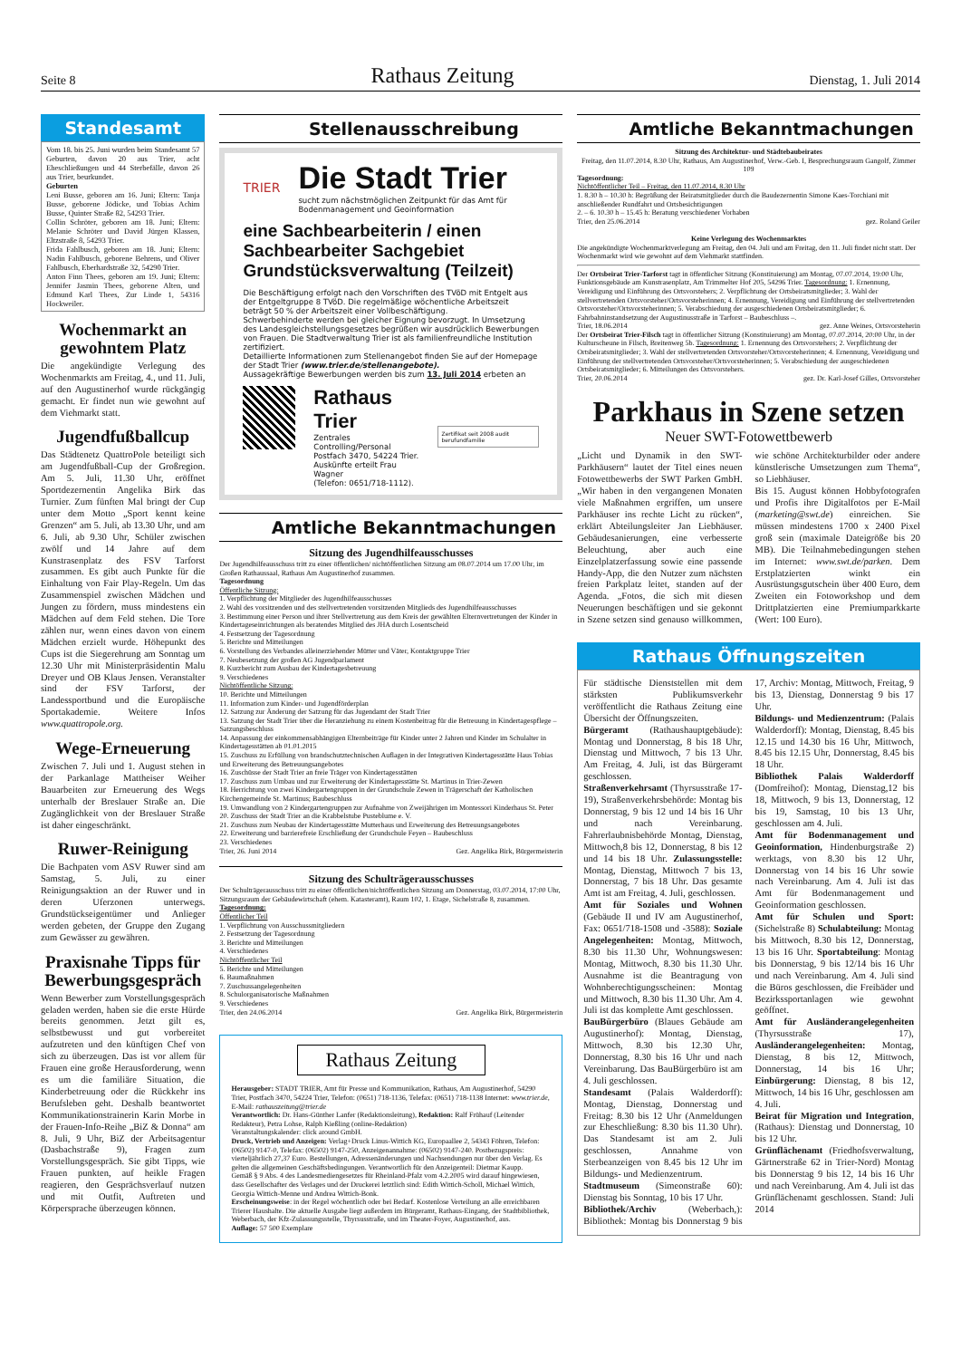Seite 8 Rathaus Zeitung Dienstag, 1. Juli 2014
Standesamt
Vom 18. bis 25. Juni wurden beim Standesamt 57 Geburten, davon 20 aus Trier, acht Eheschließungen und 44 Sterbefälle, davon 26 aus Trier, beurkundet.
Geburten
Leni Busse, geboren am 16. Juni; Eltern: Tanja Busse, geborene Jödicke, und Tobias Achim Busse, Quinter Straße 82, 54293 Trier.
Collin Schröter, geboren am 18. Juni; Eltern: Melanie Schröter und David Jürgen Klassen, Eltzstraße 8, 54293 Trier.
Frida Fahlbusch, geboren am 18. Juni; Eltern: Nadin Fahlbusch, geborene Behrens, und Oliver Fahlbusch, Eberhardstraße 32, 54290 Trier.
Anton Finn Thees, geboren am 19. Juni; Eltern: Jennifer Jasmin Thees, geborene Alten, und Edmund Karl Thees, Zur Linde 1, 54316 Hockweiler.
Wochenmarkt an gewohntem Platz
Die angekündigte Verlegung des Wochenmarkts am Freitag, 4., und 11. Juli, auf den Augustinerhof wurde rückgängig gemacht. Er findet nun wie gewohnt auf dem Viehmarkt statt.
Jugendfußballcup
Das Städtenetz QuattroPole beteiligt sich am Jugendfußball-Cup der Großregion. Am 5. Juli, 11.30 Uhr, eröffnet Sportdezernentin Angelika Birk das Turnier. Zum fünften Mal bringt der Cup unter dem Motto „Sport kennt keine Grenzen“ am 5. Juli, ab 13.30 Uhr, und am 6. Juli, ab 9.30 Uhr, Schüler zwischen zwölf und 14 Jahre auf dem Kunstrasenplatz des FSV Tarforst zusammen. Es gibt auch Punkte für die Einhaltung von Fair Play-Regeln. Um das Zusammenspiel zwischen Mädchen und Jungen zu fördern, muss mindestens ein Mädchen auf dem Feld stehen. Die Tore zählen nur, wenn eines davon von einem Mädchen erzielt wurde. Höhepunkt des Cups ist die Siegerehrung am Sonntag um 12.30 Uhr mit Ministerpräsidentin Malu Dreyer und OB Klaus Jensen. Veranstalter sind der FSV Tarforst, der Landessportbund und die Europäische Sportakademie. Weitere Infos www.quattropole.org.
Wege-Erneuerung
Zwischen 7. Juli und 1. August stehen in der Parkanlage Mattheiser Weiher Bauarbeiten zur Erneuerung des Wegs unterhalb der Breslauer Straße an. Die Zugänglichkeit von der Breslauer Straße ist daher eingeschränkt.
Ruwer-Reinigung
Die Bachpaten vom ASV Ruwer sind am Samstag, 5. Juli, zu einer Reinigungsaktion an der Ruwer und in deren Uferzonen unterwegs. Grundstückseigentümer und Anlieger werden gebeten, der Gruppe den Zugang zum Gewässer zu gewähren.
Praxisnahe Tipps für Bewerbungsgespräch
Wenn Bewerber zum Vorstellungsgespräch geladen werden, haben sie die erste Hürde bereits genommen. Jetzt gilt es, selbstbewusst und gut vorbereitet aufzutreten und den künftigen Chef von sich zu überzeugen. Das ist vor allem für Frauen eine große Herausforderung, wenn es um die familiäre Situation, die Kinderbetreuung oder die Rückkehr ins Berufsleben geht. Deshalb beantwortet Kommunikationstrainerin Karin Morbe in der Frauen-Info-Reihe „BiZ & Donna“ am 8. Juli, 9 Uhr, BiZ der Arbeitsagentur (Dasbachstraße 9), Fragen zum Vorstellungsgespräch. Sie gibt Tipps, wie Frauen punkten, auf heikle Fragen reagieren, den Gesprächsverlauf nutzen und mit Outfit, Auftreten und Körpersprache überzeugen können.
Stellenausschreibung
TRIER
Die Stadt Trier
sucht zum nächstmöglichen Zeitpunkt für das Amt für Bodenmanagement und Geoinformation
eine Sachbearbeiterin / einen Sachbearbeiter Sachgebiet Grundstücksverwaltung (Teilzeit)
Die Beschäftigung erfolgt nach den Vorschriften des TVöD mit Entgelt aus der Entgeltgruppe 8 TVöD. Die regelmäßige wöchentliche Arbeitszeit beträgt 50 % der Arbeitszeit einer Vollbeschäftigung.
Schwerbehinderte werden bei gleicher Eignung bevorzugt. In Umsetzung des Landesgleichstellungsgesetzes begrüßen wir ausdrücklich Bewerbungen von Frauen. Die Stadtverwaltung Trier ist als familienfreundliche Institution zertifiziert.
Detaillierte Informationen zum Stellenangebot finden Sie auf der Homepage der Stadt Trier (www.trier.de/stellenangebote).
Aussagekräftige Bewerbungen werden bis zum 13. Juli 2014 erbeten an
Rathaus Trier
Zentrales Controlling/Personal
Postfach 3470, 54224 Trier.
Auskünfte erteilt Frau Wagner
(Telefon: 0651/718-1112).
Zertifikat seit 2008 audit berufundfamilie
Amtliche Bekanntmachungen
Sitzung des Jugendhilfeausschusses
Der Jugendhilfeausschuss tritt zu einer öffentlichen/ nichtöffentlichen Sitzung am 08.07.2014 um 17.00 Uhr, im Großen Rathaussaal, Rathaus Am Augustinerhof zusammen.
Tagesordnung
Öffentliche Sitzung:
1. Verpflichtung der Mitglieder des Jugendhilfeausschusses
2. Wahl des vorsitzenden und des stellvertretenden vorsitzenden Mitglieds des Jugendhilfeausschusses
3. Bestimmung einer Person und ihrer Stellvertretung aus dem Kreis der gewählten Elternvertretungen der Kinder in Kindertageseinrichtungen als beratendes Mitglied des JHA durch Losentscheid
4. Festsetzung der Tagesordnung
5. Berichte und Mitteilungen
6. Vorstellung des Verbandes alleinerziehender Mütter und Väter, Kontaktgruppe Trier
7. Neubesetzung der großen AG Jugendparlament
8. Kurzbericht zum Ausbau der Kindertagesbetreuung
9. Verschiedenes
Nichtöffentliche Sitzung:
10. Berichte und Mitteilungen
11. Information zum Kinder- und Jugendförderplan
12. Satzung zur Änderung der Satzung für das Jugendamt der Stadt Trier
13. Satzung der Stadt Trier über die Heranziehung zu einem Kostenbeitrag für die Betreuung in Kindertagespflege – Satzungsbeschluss
14. Anpassung der einkommensabhängigen Elternbeiträge für Kinder unter 2 Jahren und Kinder im Schulalter in Kindertagesstätten ab 01.01.2015
15. Zuschuss zu Erfüllung von brandschutztechnischen Auflagen in der Integrativen Kindertagesstätte Haus Tobias und Erweiterung des Betreuungsangebotes
16. Zuschüsse der Stadt Trier an freie Träger von Kindertagesstätten
17. Zuschuss zum Umbau und zur Erweiterung der Kindertagesstätte St. Martinus in Trier-Zewen
18. Herrichtung von zwei Kindergartengruppen in der Grundschule Zewen in Trägerschaft der Katholischen Kirchengemeinde St. Martinus; Baubeschluss
19. Umwandlung von 2 Kindergartengruppen zur Aufnahme von Zweijährigen im Montessori Kinderhaus St. Peter
20. Zuschuss der Stadt Trier an die Krabbelstube Pusteblume e. V.
21. Zuschuss zum Neubau der Kindertagesstätte Mutterhaus und Erweiterung des Betreuungsangebotes
22. Erweiterung und barrierefreie Erschließung der Grundschule Feyen – Baubeschluss
23. Verschiedenes
Trier, 26. Juni 2014 Gez. Angelika Birk, Bürgermeisterin
Sitzung des Schulträgerausschusses
Der Schulträgerausschuss tritt zu einer öffentlichen/nichtöffentlichen Sitzung am Donnerstag, 03.07.2014, 17:00 Uhr, Sitzungsraum der Gebäudewirtschaft (ehem. Katasteramt), Raum 102, 1. Etage, Sichelstraße 8, zusammen.
Tagesordnung:
Öffentlicher Teil
1. Verpflichtung von Ausschussmitgliedern
2. Festsetzung der Tagesordnung
3. Berichte und Mitteilungen
4. Verschiedenes
Nichtöffentlicher Teil
5. Berichte und Mitteilungen
6. Baumaßnahmen
7. Zuschussangelegenheiten
8. Schulorganisatorische Maßnahmen
9. Verschiedenes
Trier, den 24.06.2014 Gez. Angelika Birk, Bürgermeisterin
Rathaus Zeitung
Herausgeber: STADT TRIER, Amt für Presse und Kommunikation, Rathaus, Am Augustinerhof, 54290 Trier, Postfach 3470, 54224 Trier, Telefon: (0651) 718-1136, Telefax: (0651) 718-1138 Internet: www.trier.de, E-Mail: rathauszeitung@trier.de
Verantwortlich: Dr. Hans-Günther Lanfer (Redaktionsleitung), Redaktion: Ralf Frühauf (Leitender Redakteur), Petra Lohse, Ralph Kießling (online-Redaktion)
Veranstaltungskalender: click around GmbH.
Druck, Vertrieb und Anzeigen: Verlag+Druck Linus-Wittich KG, Europaallee 2, 54343 Föhren, Telefon: (06502) 9147-0, Telefax: (06502) 9147-250, Anzeigenannahme: (06502) 9147-240. Postbezugspreis: vierteljährlich 27,37 Euro. Bestellungen, Adressenänderungen und Nachsendungen nur über den Verlag. Es gelten die allgemeinen Geschäftsbedingungen. Verantwortlich für den Anzeigenteil: Dietmar Kaupp.
Gemäß § 9 Abs. 4 des Landesmediengesetzes für Rheinland-Pfalz vom 4.2.2005 wird darauf hingewiesen, dass Gesellschafter des Verlages und der Druckerei letztlich sind: Edith Wittich-Scholl, Michael Wittich, Georgia Wittich-Menne und Andrea Wittich-Bonk.
Erscheinungsweise: in der Regel wöchentlich oder bei Bedarf. Kostenlose Verteilung an alle erreichbaren Trierer Haushalte. Die aktuelle Ausgabe liegt außerdem im Bürgeramt, Rathaus-Eingang, der Stadtbibliothek, Weberbach, der Kfz-Zulassungsstelle, Thyrsusstraße, und im Theater-Foyer, Augustinerhof, aus.
Auflage: 57 500 Exemplare
Amtliche Bekanntmachungen
Sitzung des Architektur- und Städtebaubeirates
Freitag, den 11.07.2014, 8.30 Uhr, Rathaus, Am Augustinerhof, Verw.-Geb. I, Besprechungsraum Gangolf, Zimmer 109
Tagesordnung:
Nichtöffentlicher Teil – Freitag, den 11.07.2014, 8.30 Uhr
1. 8.30 h – 10.30 h: Begrüßung der Beiratsmitglieder durch die Baudezernentin Simone Kaes-Torchiani mit anschließender Rundfahrt und Ortsbesichtigungen
2. – 6. 10.30 h – 15.45 h: Beratung verschiedener Vorhaben
Trier, den 25.06.2014 gez. Roland Geiler
Keine Verlegung des Wochenmarktes
Die angekündigte Wochenmarktverlegung am Freitag, den 04. Juli und am Freitag, den 11. Juli findet nicht statt. Der Wochenmarkt wird wie gewohnt auf dem Viehmarkt stattfinden.
Der Ortsbeirat Trier-Tarforst tagt in öffentlicher Sitzung (Konstituierung) am Montag, 07.07.2014, 19:00 Uhr, Funktionsgebäude am Kunstrasenplatz, Am Trimmelter Hof 205, 54296 Trier. Tagesordnung: 1. Ernennung, Vereidigung und Einführung des Ortsvorstehers; 2. Verpflichtung der Ortsbeiratsmitglieder; 3. Wahl der stellvertretenden Ortsvorsteher/Ortsvorsteherinnen; 4. Ernennung, Vereidigung und Einführung der stellvertretenden Ortsvorsteher/Ortsvorsteherinnen; 5. Verabschiedung der ausgeschiedenen Ortsbeiratsmitglieder; 6. Fahrbahninstandsetzung der Augustinusstraße in Tarforst – Baubeschluss –.
Trier, 18.06.2014 gez. Anne Weines, Ortsvorsteherin
Der Ortsbeirat Trier-Filsch tagt in öffentlicher Sitzung (Konstituierung) am Montag, 07.07.2014, 20:00 Uhr, in der Kulturscheune in Filsch, Breitenweg 5b. Tagesordnung: 1. Ernennung des Ortsvorstehers; 2. Verpflichtung der Ortsbeiratsmitglieder; 3. Wahl der stellvertretenden Ortsvorsteher/Ortsvorsteherinnen; 4. Ernennung, Vereidigung und Einführung der stellvertretenden Ortsvorsteher/Ortsvorsteherinnen; 5. Verabschiedung der ausgeschiedenen Ortsbeiratsmitglieder; 6. Mitteilungen des Ortsvorstehers.
Trier, 20.06.2014 gez. Dr. Karl-Josef Gilles, Ortsvorsteher
Parkhaus in Szene setzen
Neuer SWT-Fotowettbewerb
„Licht und Dynamik in den SWT-Parkhäusern“ lautet der Titel eines neuen Fotowettbewerbs der SWT Parken GmbH. „Wir haben in den vergangenen Monaten viele Maßnahmen ergriffen, um unsere Parkhäuser ins rechte Licht zu rücken“, erklärt Abteilungsleiter Jan Liebhäuser. Gebäudesanierungen, eine verbesserte Beleuchtung, aber auch eine Einzelplatzerfassung sowie eine passende Handy-App, die den Nutzer zum nächsten freien Parkplatz leitet, standen auf der Agenda. „Fotos, die sich mit diesen Neuerungen beschäftigen und sie gekonnt in Szene setzen sind genauso willkommen, wie schöne Architekturbilder oder andere künstlerische Umsetzungen zum Thema“, so Liebhäuser.
Bis 15. August können Hobbyfotografen und Profis ihre Digitalfotos per E-Mail (marketing@swt.de) einreichen. Sie müssen mindestens 1700 x 2400 Pixel groß sein (maximale Dateigröße bis 20 MB). Die Teilnahmebedingungen stehen im Internet: www.swt.de/parken. Dem Erstplatzierten winkt ein Ausrüstungsgutschein über 400 Euro, dem Zweiten ein Fotoworkshop und dem Drittplatzierten eine Premiumparkkarte (Wert: 100 Euro).
Rathaus Öffnungszeiten
Für städtische Dienststellen mit dem stärksten Publikumsverkehr veröffentlicht die Rathaus Zeitung eine Übersicht der Öffnungszeiten.
Bürgeramt (Rathaushauptgebäude): Montag und Donnerstag, 8 bis 18 Uhr, Dienstag und Mittwoch, 7 bis 13 Uhr. Am Freitag, 4. Juli, ist das Bürgeramt geschlossen.
Straßenverkehrsamt (Thyrsusstraße 17-19), Straßenverkehrsbehörde: Montag bis Donnerstag, 9 bis 12 und 14 bis 16 Uhr und nach Vereinbarung. Fahrerlaubnisbehörde Montag, Dienstag, Mittwoch,8 bis 12, Donnerstag, 8 bis 12 und 14 bis 18 Uhr. Zulassungsstelle: Montag, Dienstag, Mittwoch 7 bis 13, Donnerstag, 7 bis 18 Uhr. Das gesamte Amt ist am Freitag, 4. Juli, geschlossen.
Amt für Soziales und Wohnen (Gebäude II und IV am Augustinerhof, Fax: 0651/718-1508 und -3588): Soziale Angelegenheiten: Montag, Mittwoch, 8.30 bis 11.30 Uhr, Wohnungswesen: Montag, Mittwoch, 8.30 bis 11.30 Uhr. Ausnahme ist die Beantragung von Wohnberechtigungsscheinen: Montag und Mittwoch, 8.30 bis 11.30 Uhr. Am 4. Juli ist das komplette Amt geschlossen.
BauBürgerbüro (Blaues Gebäude am Augustinerhof): Montag, Dienstag, Mittwoch, 8.30 bis 12.30 Uhr, Donnerstag, 8.30 bis 16 Uhr und nach Vereinbarung. Das BauBürgerbüro ist am 4. Juli geschlossen.
Standesamt (Palais Walderdorff): Montag, Dienstag, Donnerstag und Freitag: 8.30 bis 12 Uhr (Anmeldungen zur Eheschließung: 8.30 bis 11.30 Uhr). Das Standesamt ist am 2. Juli geschlossen, Annahme von Sterbeanzeigen von 8.45 bis 12 Uhr im Bildungs- und Medienzentrum.
Stadtmuseum (Simeonstraße 60): Dienstag bis Sonntag, 10 bis 17 Uhr.
Bibliothek/Archiv (Weberbach,): Bibliothek: Montag bis Donnerstag 9 bis 17, Archiv: Montag, Mittwoch, Freitag, 9 bis 13, Dienstag, Donnerstag 9 bis 17 Uhr.
Bildungs- und Medienzentrum: (Palais Walderdorff): Montag, Dienstag, 8.45 bis 12.15 und 14.30 bis 16 Uhr, Mittwoch, 8.45 bis 12.15 Uhr, Donnerstag, 8.45 bis 18 Uhr.
Bibliothek Palais Walderdorff (Domfreihof): Montag, Dienstag,12 bis 18, Mittwoch, 9 bis 13, Donnerstag, 12 bis 19, Samstag, 10 bis 13 Uhr, geschlossen am 4. Juli.
Amt für Bodenmanagement und Geoinformation, Hindenburgstraße 2) werktags, von 8.30 bis 12 Uhr, Donnerstag von 14 bis 16 Uhr sowie nach Vereinbarung. Am 4. Juli ist das Amt für Bodenmanagement und Geoinformation geschlossen.
Amt für Schulen und Sport: (Sichelstraße 8) Schulabteilung: Montag bis Mittwoch, 8.30 bis 12, Donnerstag, 13 bis 16 Uhr. Sportabteilung: Montag bis Donnerstag, 9 bis 12/14 bis 16 Uhr und nach Vereinbarung. Am 4. Juli sind die Büros geschlossen, die Freibäder und Bezirkssportanlagen wie gewohnt geöffnet.
Amt für Ausländerangelegenheiten (Thyrsusstraße 17), Ausländerangelegenheiten: Montag, Dienstag, 8 bis 12, Mittwoch, Donnerstag, 14 bis 16 Uhr; Einbürgerung: Dienstag, 8 bis 12, Mittwoch, 14 bis 16 Uhr, geschlossen am 4. Juli.
Beirat für Migration und Integration, (Rathaus): Dienstag und Donnerstag, 10 bis 12 Uhr.
Grünflächenamt (Friedhofsverwaltung, Gärtnerstraße 62 in Trier-Nord) Montag bis Donnerstag 9 bis 12, 14 bis 16 Uhr und nach Vereinbarung. Am 4. Juli ist das Grünflächenamt geschlossen. Stand: Juli 2014